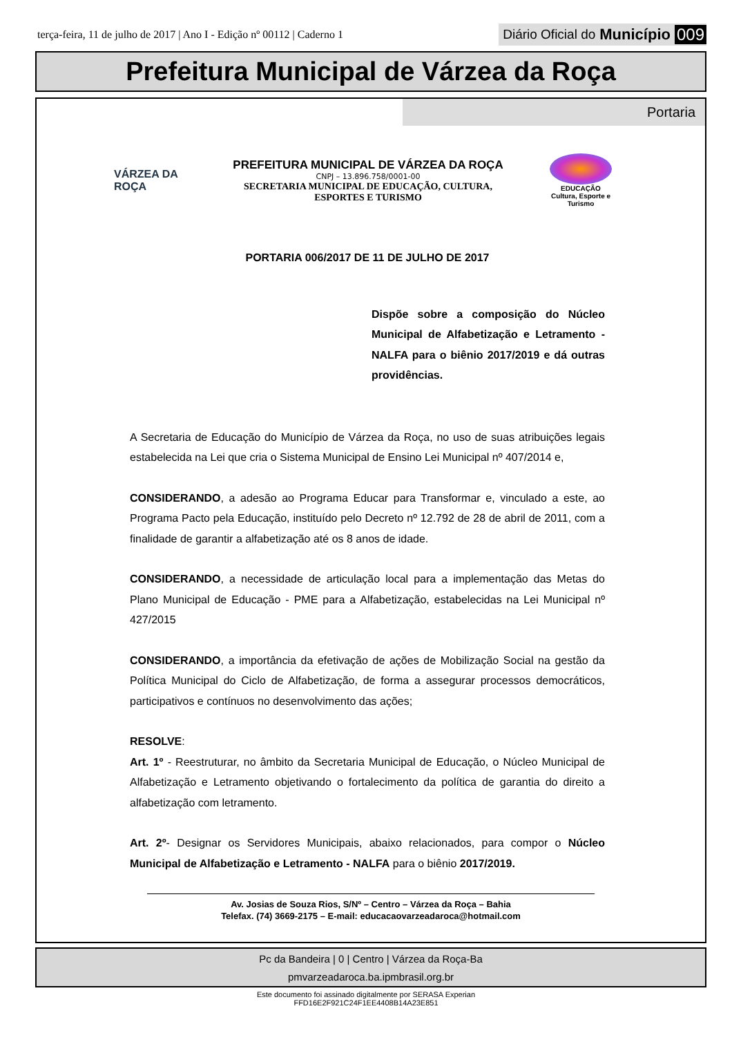terça-feira, 11 de julho de 2017 | Ano I - Edição nº 00112 | Caderno 1
Diário Oficial do Município 009
Prefeitura Municipal de Várzea da Roça
Portaria
VÁRZEA DA ROÇA
PREFEITURA MUNICIPAL DE VÁRZEA DA ROÇA
CNPJ – 13.896.758/0001-00
SECRETARIA MUNICIPAL DE EDUCAÇÃO, CULTURA,
ESPORTES E TURISMO
EDUCAÇÃO
Cultura, Esporte e Turismo
PORTARIA 006/2017 DE 11 DE JULHO DE 2017
Dispõe sobre a composição do Núcleo Municipal de Alfabetização e Letramento - NALFA para o biênio 2017/2019 e dá outras providências.
A Secretaria de Educação do Município de Várzea da Roça, no uso de suas atribuições legais estabelecida na Lei que cria o Sistema Municipal de Ensino Lei Municipal nº 407/2014 e,
CONSIDERANDO, a adesão ao Programa Educar para Transformar e, vinculado a este, ao Programa Pacto pela Educação, instituído pelo Decreto nº 12.792 de 28 de abril de 2011, com a finalidade de garantir a alfabetização até os 8 anos de idade.
CONSIDERANDO, a necessidade de articulação local para a implementação das Metas do Plano Municipal de Educação - PME para a Alfabetização, estabelecidas na Lei Municipal nº 427/2015
CONSIDERANDO, a importância da efetivação de ações de Mobilização Social na gestão da Política Municipal do Ciclo de Alfabetização, de forma a assegurar processos democráticos, participativos e contínuos no desenvolvimento das ações;
RESOLVE:
Art. 1º - Reestruturar, no âmbito da Secretaria Municipal de Educação, o Núcleo Municipal de Alfabetização e Letramento objetivando o fortalecimento da política de garantia do direito a alfabetização com letramento.
Art. 2º- Designar os Servidores Municipais, abaixo relacionados, para compor o Núcleo Municipal de Alfabetização e Letramento - NALFA para o biênio 2017/2019.
Av. Josias de Souza Rios, S/Nº – Centro – Várzea da Roça – Bahia
Telefax. (74) 3669-2175 – E-mail: educacaovarzeadaroca@hotmail.com
Pc da Bandeira | 0 | Centro | Várzea da Roça-Ba
pmvarzeadaroca.ba.ipmbrasil.org.br
Este documento foi assinado digitalmente por SERASA Experian
FFD16E2F921C24F1EE4408B14A23E851